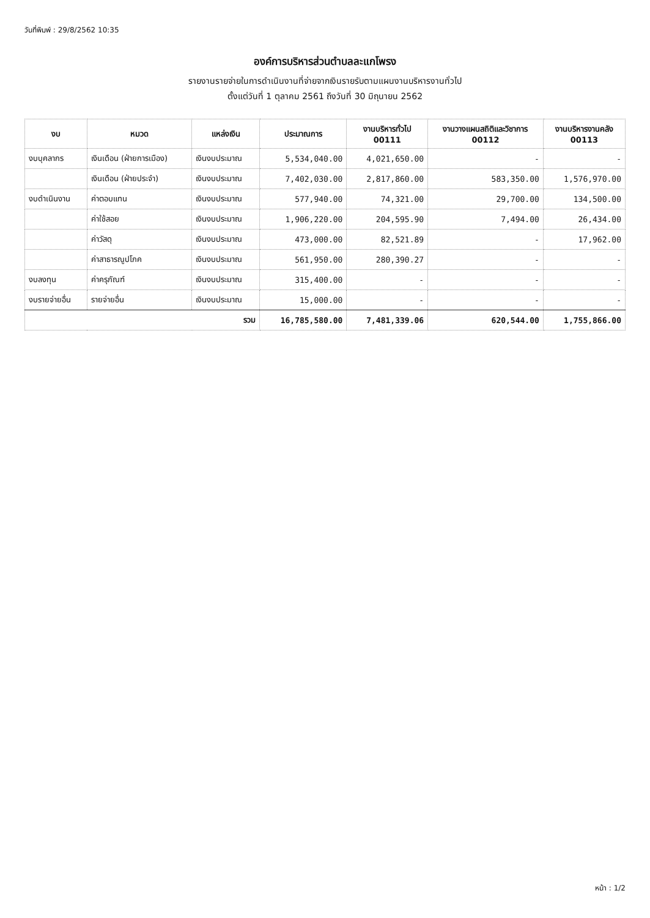วันที่พิมพ์ : 29/8/2562 10:35
องค์การบริหารส่วนตำบลละแกโพรง
รายงานรายจ่ายในการดำเนินงานที่จ่ายจากเงินรายรับตามแผนงานบริหารงานทั่วไป
ตั้งแต่วันที่ 1 ตุลาคม 2561 ถึงวันที่ 30 มิถุนายน 2562
| งบ | หมวด | แหล่งเงิน | ประมาณการ | งานบริหารทั่วไป 00111 | งานวางแผนสถิติและวิชาการ 00112 | งานบริหารงานคลัง 00113 |
| --- | --- | --- | --- | --- | --- | --- |
| งบบุคลากร | เงินเดือน (ฝ่ายการเมือง) | เงินงบประมาณ | 5,534,040.00 | 4,021,650.00 | - | - |
| | เงินเดือน (ฝ่ายประจำ) | เงินงบประมาณ | 7,402,030.00 | 2,817,860.00 | 583,350.00 | 1,576,970.00 |
| งบดำเนินงาน | ค่าตอบแทน | เงินงบประมาณ | 577,940.00 | 74,321.00 | 29,700.00 | 134,500.00 |
| | ค่าใช้สอย | เงินงบประมาณ | 1,906,220.00 | 204,595.90 | 7,494.00 | 26,434.00 |
| | ค่าวัสดุ | เงินงบประมาณ | 473,000.00 | 82,521.89 | - | 17,962.00 |
| | ค่าสาธารณูปโภค | เงินงบประมาณ | 561,950.00 | 280,390.27 | - | - |
| งบลงทุน | ค่าครุภัณฑ์ | เงินงบประมาณ | 315,400.00 | - | - | - |
| งบรายจ่ายอื่น | รายจ่ายอื่น | เงินงบประมาณ | 15,000.00 | - | - | - |
| รวม | | | 16,785,580.00 | 7,481,339.06 | 620,544.00 | 1,755,866.00 |
หน้า : 1/2